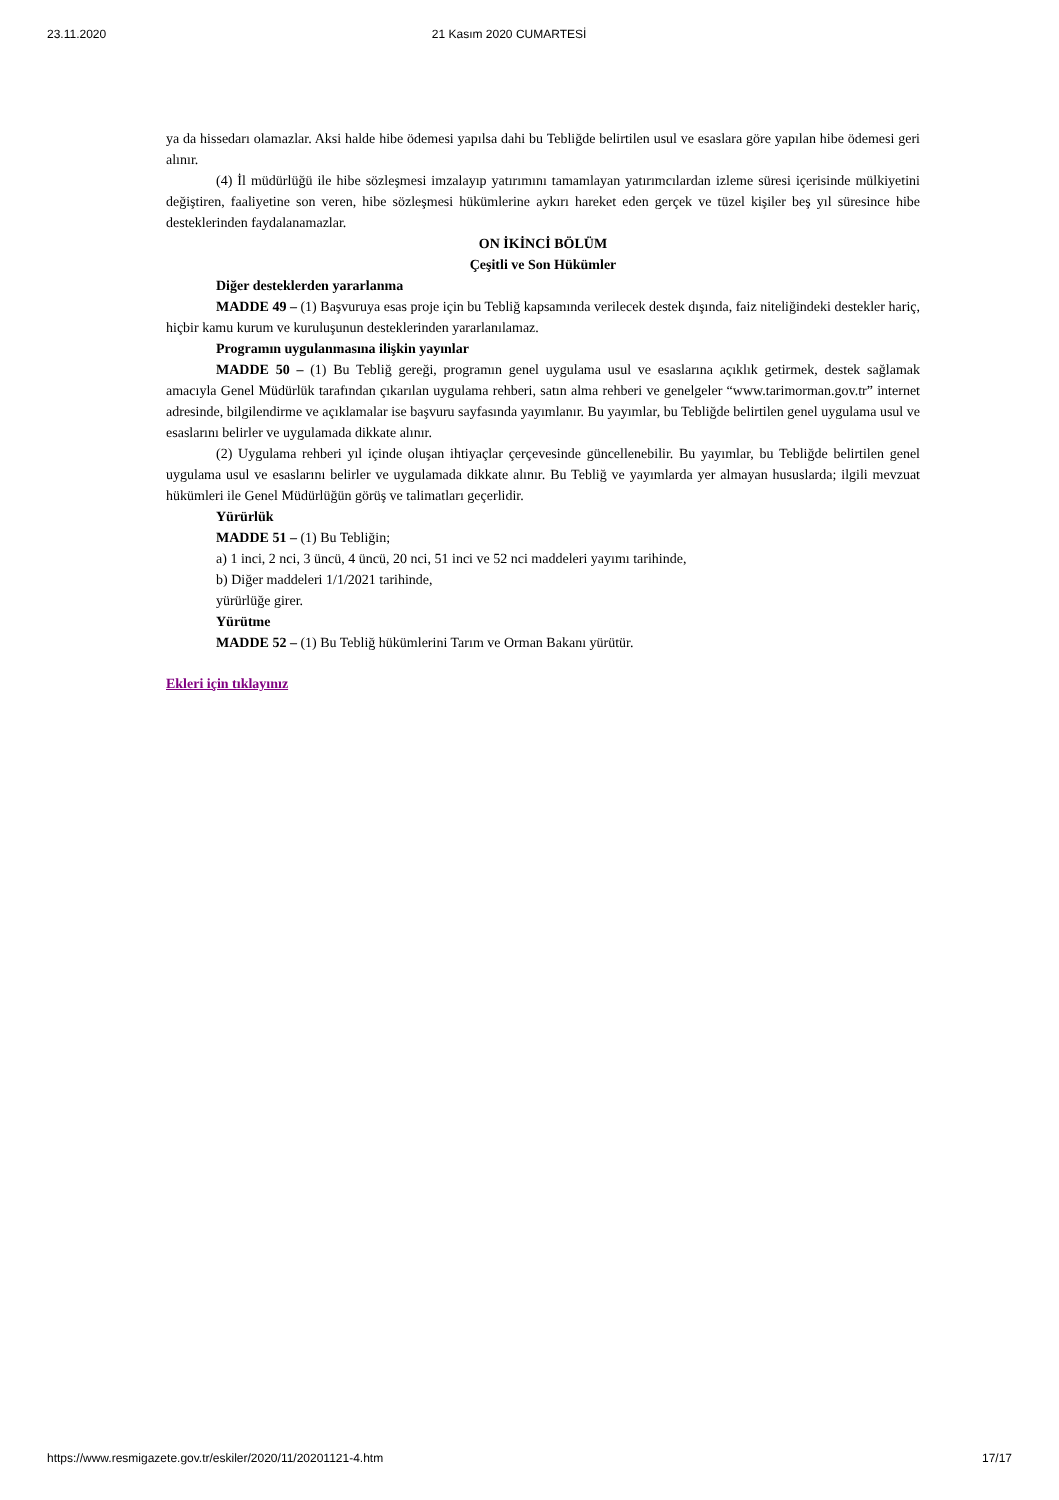23.11.2020 21 Kasım 2020 CUMARTESİ
ya da hissedarı olamazlar. Aksi halde hibe ödemesi yapılsa dahi bu Tebliğde belirtilen usul ve esaslara göre yapılan hibe ödemesi geri alınır.
(4) İl müdürlüğü ile hibe sözleşmesi imzalayıp yatırımını tamamlayan yatırımcılardan izleme süresi içerisinde mülkiyetini değiştiren, faaliyetine son veren, hibe sözleşmesi hükümlerine aykırı hareket eden gerçek ve tüzel kişiler beş yıl süresince hibe desteklerinden faydalanamazlar.
ON İKİNCİ BÖLÜM
Çeşitli ve Son Hükümler
Diğer desteklerden yararlanma
MADDE 49 – (1) Başvuruya esas proje için bu Tebliğ kapsamında verilecek destek dışında, faiz niteliğindeki destekler hariç, hiçbir kamu kurum ve kuruluşunun desteklerinden yararlanılamaz.
Programın uygulanmasına ilişkin yayınlar
MADDE 50 – (1) Bu Tebliğ gereği, programın genel uygulama usul ve esaslarına açıklık getirmek, destek sağlamak amacıyla Genel Müdürlük tarafından çıkarılan uygulama rehberi, satın alma rehberi ve genelgeler “www.tarimorman.gov.tr” internet adresinde, bilgilendirme ve açıklamalar ise başvuru sayfasında yayımlanır. Bu yayımlar, bu Tebliğde belirtilen genel uygulama usul ve esaslarını belirler ve uygulamada dikkate alınır.
(2) Uygulama rehberi yıl içinde oluşan ihtiyaçlar çerçevesinde güncellenebilir. Bu yayımlar, bu Tebliğde belirtilen genel uygulama usul ve esaslarını belirler ve uygulamada dikkate alınır. Bu Tebliğ ve yayımlarda yer almayan hususlarda; ilgili mevzuat hükümleri ile Genel Müdürlüğün görüş ve talimatları geçerlidir.
Yürürlük
MADDE 51 – (1) Bu Tebliğin;
a) 1 inci, 2 nci, 3 üncü, 4 üncü, 20 nci, 51 inci ve 52 nci maddeleri yayımı tarihinde,
b) Diğer maddeleri 1/1/2021 tarihinde,
yürürlüğe girer.
Yürütme
MADDE 52 – (1) Bu Tebliğ hükümlerini Tarım ve Orman Bakanı yürütür.
Ekleri için tıklayınız
https://www.resmigazete.gov.tr/eskiler/2020/11/20201121-4.htm 17/17